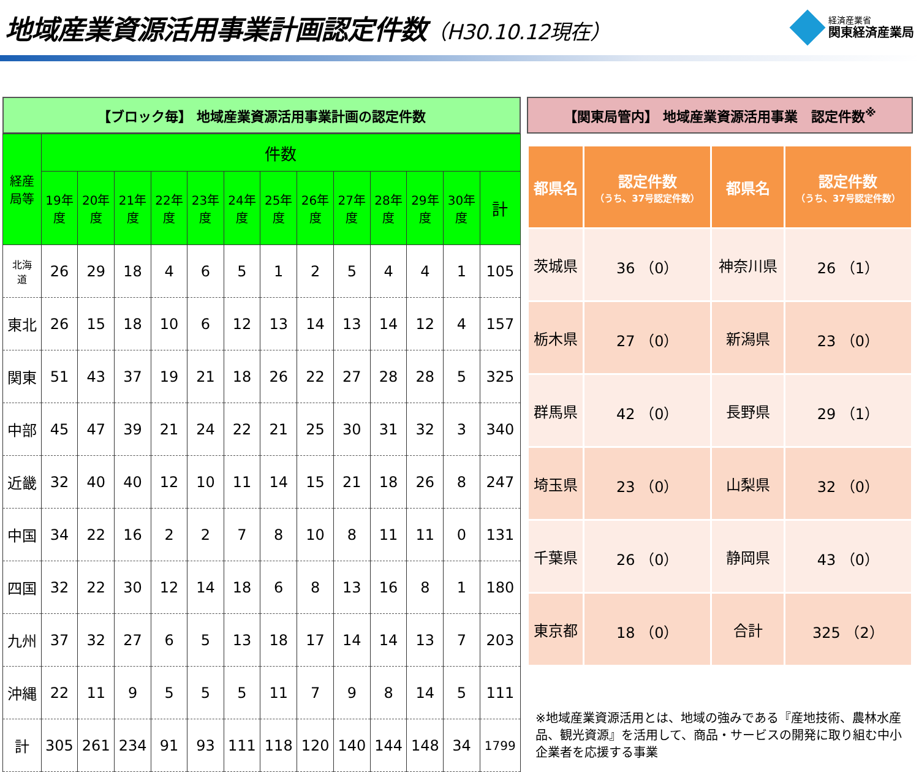地域産業資源活用事業計画認定件数（H30.10.12現在）
経済産業省
関東経済産業局
【ブロック毎】 地域産業資源活用事業計画の認定件数
| 経産 局等 | 件数 | | | | | | | | | | | | |
| --- | --- | --- | --- | --- | --- | --- | --- | --- | --- | --- | --- | --- | --- |
| | 19年 度 | 20年 度 | 21年 度 | 22年 度 | 23年 度 | 24年 度 | 25年 度 | 26年 度 | 27年 度 | 28年 度 | 29年 度 | 30年 度 | 計 |
| 北海 道 | 26 | 29 | 18 | 4 | 6 | 5 | 1 | 2 | 5 | 4 | 4 | 1 | 105 |
| 東北 | 26 | 15 | 18 | 10 | 6 | 12 | 13 | 14 | 13 | 14 | 12 | 4 | 157 |
| 関東 | 51 | 43 | 37 | 19 | 21 | 18 | 26 | 22 | 27 | 28 | 28 | 5 | 325 |
| 中部 | 45 | 47 | 39 | 21 | 24 | 22 | 21 | 25 | 30 | 31 | 32 | 3 | 340 |
| 近畿 | 32 | 40 | 40 | 12 | 10 | 11 | 14 | 15 | 21 | 18 | 26 | 8 | 247 |
| 中国 | 34 | 22 | 16 | 2 | 2 | 7 | 8 | 10 | 8 | 11 | 11 | 0 | 131 |
| 四国 | 32 | 22 | 30 | 12 | 14 | 18 | 6 | 8 | 13 | 16 | 8 | 1 | 180 |
| 九州 | 37 | 32 | 27 | 6 | 5 | 13 | 18 | 17 | 14 | 14 | 13 | 7 | 203 |
| 沖縄 | 22 | 11 | 9 | 5 | 5 | 5 | 11 | 7 | 9 | 8 | 14 | 5 | 111 |
| 計 | 305 | 261 | 234 | 91 | 93 | 111 | 118 | 120 | 140 | 144 | 148 | 34 | 1799 |
【関東局管内】 地域産業資源活用事業　認定件数<sup>※</sup>
| 都県名 | 認定件数 （うち、37号認定件数） | 都県名 | 認定件数 （うち、37号認定件数） |
| --- | --- | --- | --- |
| 茨城県 | 36 （0） | 神奈川県 | 26 （1） |
| 栃木県 | 27 （0） | 新潟県 | 23 （0） |
| 群馬県 | 42 （0） | 長野県 | 29 （1） |
| 埼玉県 | 23 （0） | 山梨県 | 32 （0） |
| 千葉県 | 26 （0） | 静岡県 | 43 （0） |
| 東京都 | 18 （0） | 合計 | 325 （2） |
※地域産業資源活用とは、地域の強みである『産地技術、農林水産品、観光資源』を活用して、商品・サービスの開発に取り組む中小企業者を応援する事業